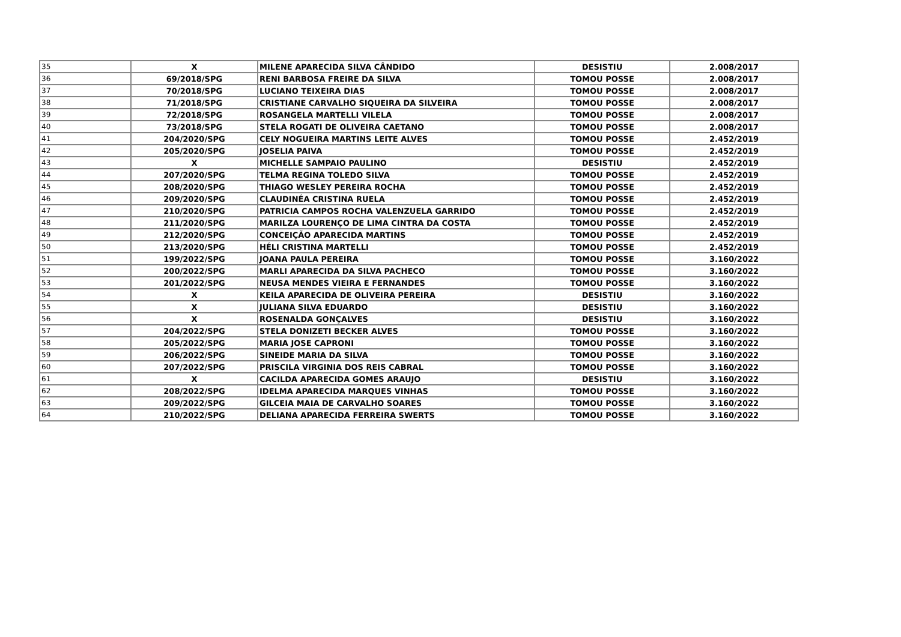| 35 | X | MILENE APARECIDA SILVA CÂNDIDO | DESISTIU | 2.008/2017 |
| 36 | 69/2018/SPG | RENI BARBOSA FREIRE DA SILVA | TOMOU POSSE | 2.008/2017 |
| 37 | 70/2018/SPG | LUCIANO TEIXEIRA DIAS | TOMOU POSSE | 2.008/2017 |
| 38 | 71/2018/SPG | CRISTIANE CARVALHO SIQUEIRA DA SILVEIRA | TOMOU POSSE | 2.008/2017 |
| 39 | 72/2018/SPG | ROSANGELA MARTELLI VILELA | TOMOU POSSE | 2.008/2017 |
| 40 | 73/2018/SPG | STELA ROGATI DE OLIVEIRA CAETANO | TOMOU POSSE | 2.008/2017 |
| 41 | 204/2020/SPG | CELY NOGUEIRA MARTINS LEITE ALVES | TOMOU POSSE | 2.452/2019 |
| 42 | 205/2020/SPG | JOSELIA PAIVA | TOMOU POSSE | 2.452/2019 |
| 43 | X | MICHELLE SAMPAIO PAULINO | DESISTIU | 2.452/2019 |
| 44 | 207/2020/SPG | TELMA REGINA TOLEDO SILVA | TOMOU POSSE | 2.452/2019 |
| 45 | 208/2020/SPG | THIAGO WESLEY PEREIRA ROCHA | TOMOU POSSE | 2.452/2019 |
| 46 | 209/2020/SPG | CLAUDINÉA CRISTINA RUELA | TOMOU POSSE | 2.452/2019 |
| 47 | 210/2020/SPG | PATRICIA CAMPOS ROCHA VALENZUELA GARRIDO | TOMOU POSSE | 2.452/2019 |
| 48 | 211/2020/SPG | MARILZA LOURENÇO DE LIMA CINTRA DA COSTA | TOMOU POSSE | 2.452/2019 |
| 49 | 212/2020/SPG | CONCEIÇÃO APARECIDA MARTINS | TOMOU POSSE | 2.452/2019 |
| 50 | 213/2020/SPG | HÉLI CRISTINA MARTELLI | TOMOU POSSE | 2.452/2019 |
| 51 | 199/2022/SPG | JOANA PAULA PEREIRA | TOMOU POSSE | 3.160/2022 |
| 52 | 200/2022/SPG | MARLI APARECIDA DA SILVA PACHECO | TOMOU POSSE | 3.160/2022 |
| 53 | 201/2022/SPG | NEUSA MENDES VIEIRA E FERNANDES | TOMOU POSSE | 3.160/2022 |
| 54 | X | KEILA APARECIDA DE OLIVEIRA PEREIRA | DESISTIU | 3.160/2022 |
| 55 | X | JULIANA SILVA EDUARDO | DESISTIU | 3.160/2022 |
| 56 | X | ROSENALDA GONÇALVES | DESISTIU | 3.160/2022 |
| 57 | 204/2022/SPG | STELA DONIZETI BECKER ALVES | TOMOU POSSE | 3.160/2022 |
| 58 | 205/2022/SPG | MARIA JOSE CAPRONI | TOMOU POSSE | 3.160/2022 |
| 59 | 206/2022/SPG | SINEIDE MARIA DA SILVA | TOMOU POSSE | 3.160/2022 |
| 60 | 207/2022/SPG | PRISCILA VIRGINIA DOS REIS CABRAL | TOMOU POSSE | 3.160/2022 |
| 61 | X | CACILDA APARECIDA GOMES ARAUJO | DESISTIU | 3.160/2022 |
| 62 | 208/2022/SPG | IDELMA APARECIDA MARQUES VINHAS | TOMOU POSSE | 3.160/2022 |
| 63 | 209/2022/SPG | GILCEIA MAIA DE CARVALHO SOARES | TOMOU POSSE | 3.160/2022 |
| 64 | 210/2022/SPG | DELIANA APARECIDA FERREIRA SWERTS | TOMOU POSSE | 3.160/2022 |